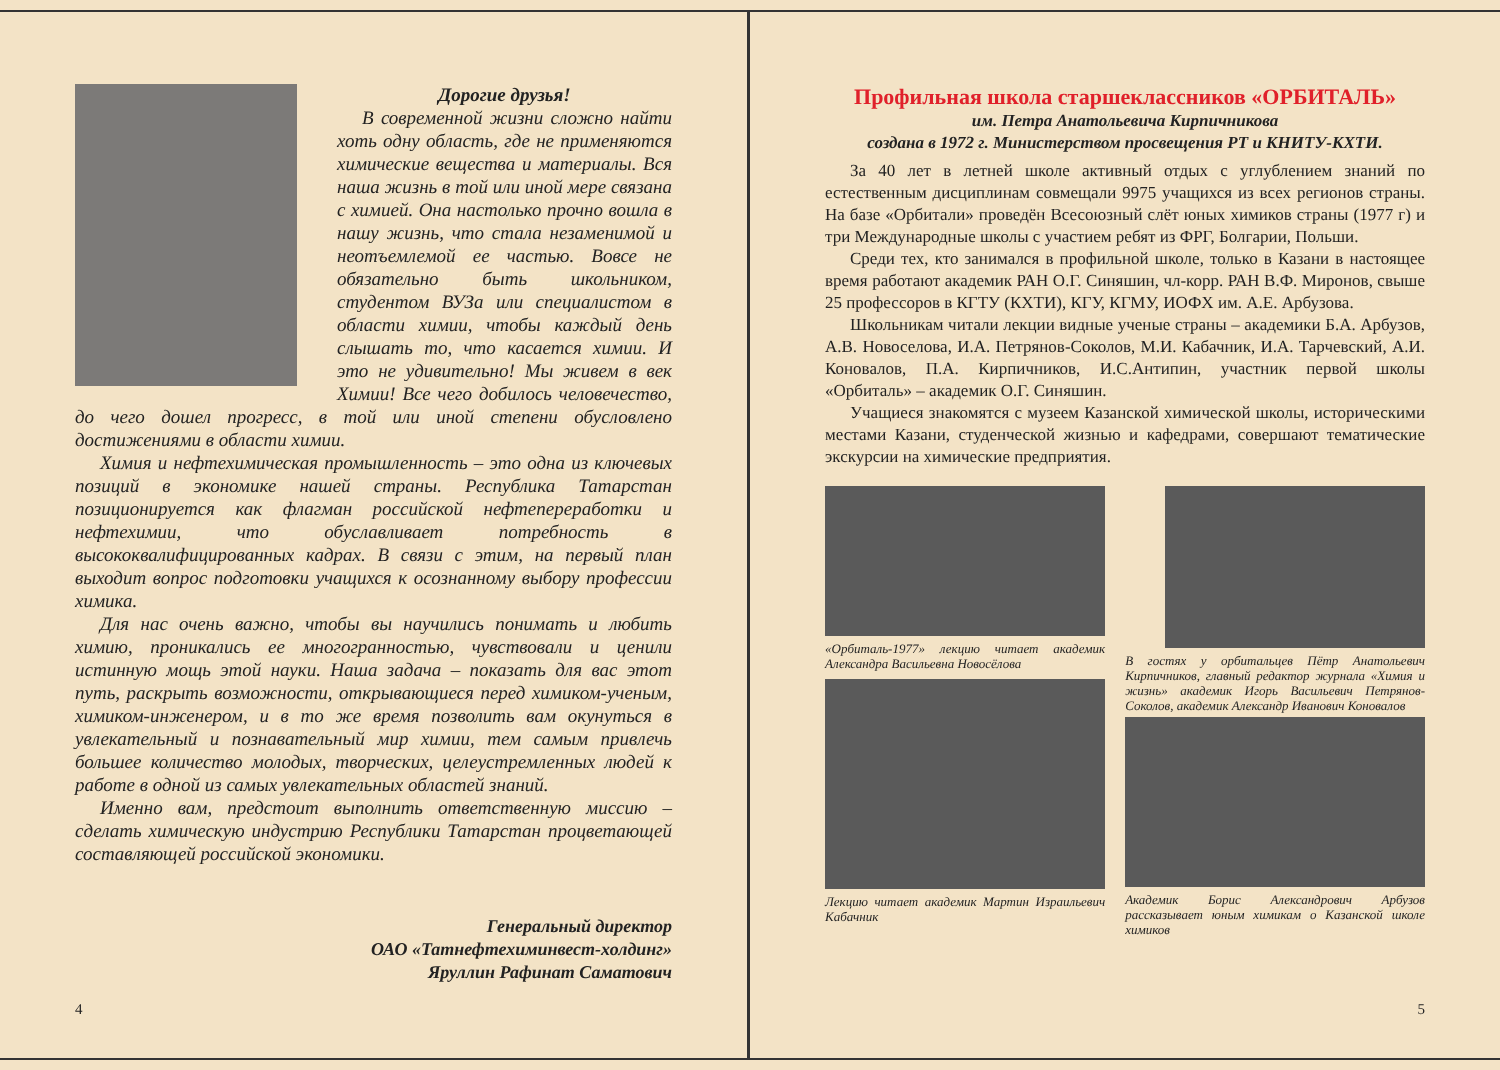Дорогие друзья!
В современной жизни сложно найти хоть одну область, где не применяются химические вещества и материалы. Вся наша жизнь в той или иной мере связана с химией. Она настолько прочно вошла в нашу жизнь, что стала незаменимой и неотъемлемой ее частью. Вовсе не обязательно быть школьником, студентом ВУЗа или специалистом в области химии, чтобы каждый день слышать то, что касается химии. И это не удивительно! Мы живем в век Химии! Все чего добилось человечество, до чего дошел прогресс, в той или иной степени обусловлено достижениями в области химии.
Химия и нефтехимическая промышленность – это одна из ключевых позиций в экономике нашей страны. Республика Татарстан позиционируется как флагман российской нефтепереработки и нефтехимии, что обуславливает потребность в высококвалифицированных кадрах. В связи с этим, на первый план выходит вопрос подготовки учащихся к осознанному выбору профессии химика.
Для нас очень важно, чтобы вы научились понимать и любить химию, проникались ее многогранностью, чувствовали и ценили истинную мощь этой науки. Наша задача – показать для вас этот путь, раскрыть возможности, открывающиеся перед химиком-ученым, химиком-инженером, и в то же время позволить вам окунуться в увлекательный и познавательный мир химии, тем самым привлечь большее количество молодых, творческих, целеустремленных людей к работе в одной из самых увлекательных областей знаний.
Именно вам, предстоит выполнить ответственную миссию – сделать химическую индустрию Республики Татарстан процветающей составляющей российской экономики.
Генеральный директор
ОАО «Татнефтехиминвест-холдинг»
Яруллин Рафинат Саматович
4
Профильная школа старшеклассников «ОРБИТАЛЬ»
им. Петра Анатольевича Кирпичникова
создана в 1972 г. Министерством просвещения РТ и КНИТУ-КХТИ.
За 40 лет в летней школе активный отдых с углублением знаний по естественным дисциплинам совмещали 9975 учащихся из всех регионов страны. На базе «Орбитали» проведён Всесоюзный слёт юных химиков страны (1977 г) и три Международные школы с участием ребят из ФРГ, Болгарии, Польши.
Среди тех, кто занимался в профильной школе, только в Казани в настоящее время работают академик РАН О.Г. Синяшин, чл-корр. РАН В.Ф. Миронов, свыше 25 профессоров в КГТУ (КХТИ), КГУ, КГМУ, ИОФХ им. А.Е. Арбузова.
Школьникам читали лекции видные ученые страны – академики Б.А. Арбузов, А.В. Новоселова, И.А. Петрянов-Соколов, М.И. Кабачник, И.А. Тарчевский, А.И. Коновалов, П.А. Кирпичников, И.С.Антипин, участник первой школы «Орбиталь» – академик О.Г. Синяшин.
Учащиеся знакомятся с музеем Казанской химической школы, историческими местами Казани, студенческой жизнью и кафедрами, совершают тематические экскурсии на химические предприятия.
«Орбиталь-1977» лекцию читает академик Александра Васильевна Новосёлова
Лекцию читает академик Мартин Израильевич Кабачник
В гостях у орбитальцев Пётр Анатольевич Кирпичников, главный редактор журнала «Химия и жизнь» академик Игорь Васильевич Петрянов-Соколов, академик Александр Иванович Коновалов
Академик Борис Александрович Арбузов рассказывает юным химикам о Казанской школе химиков
5